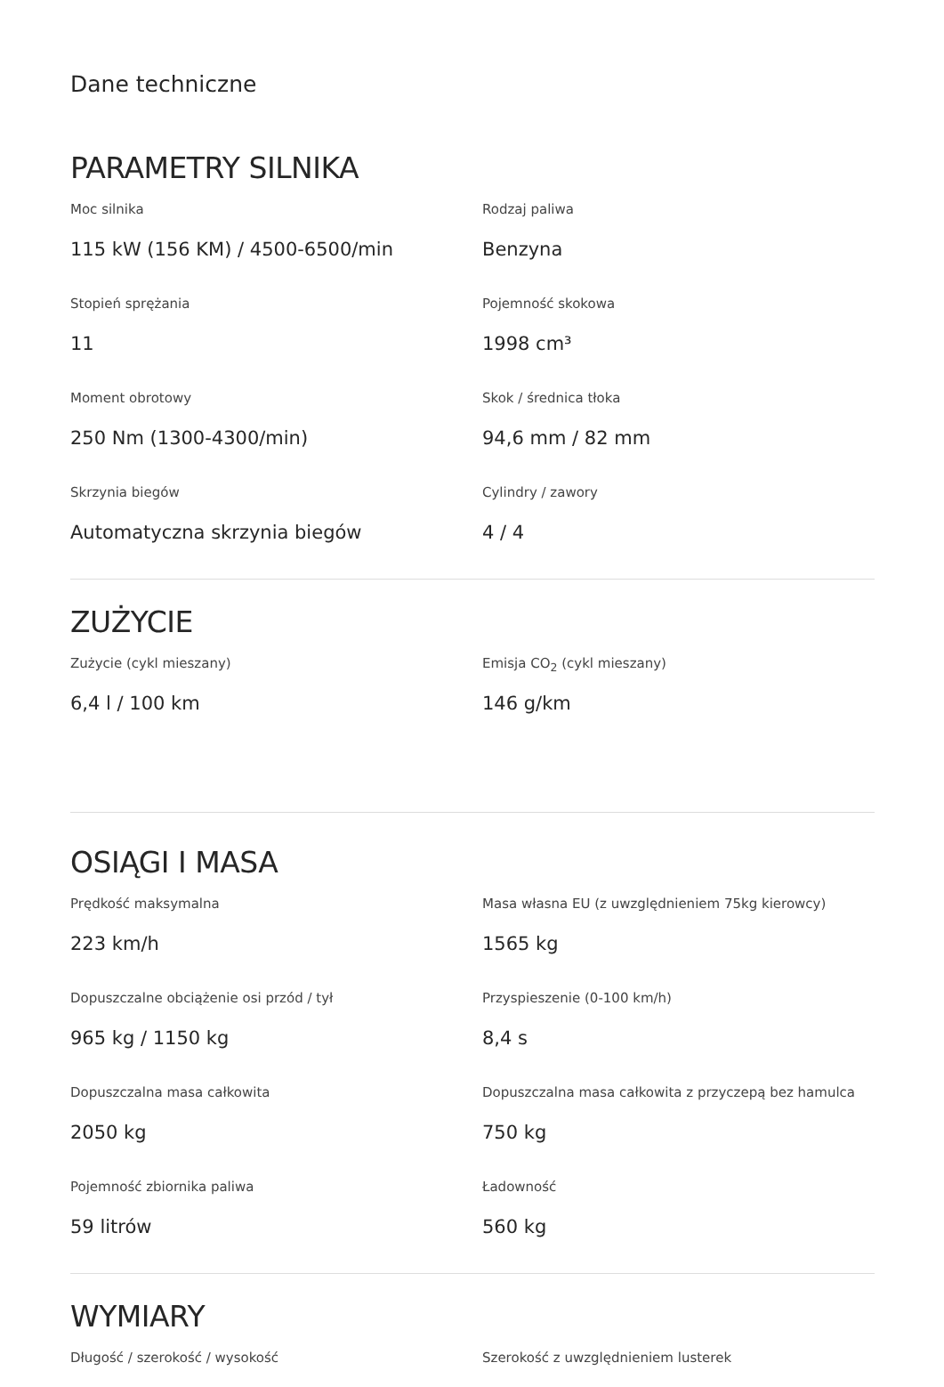Dane techniczne
PARAMETRY SILNIKA
Moc silnika
115 kW (156 KM) / 4500-6500/min
Rodzaj paliwa
Benzyna
Stopień sprężania
11
Pojemność skokowa
1998 cm³
Moment obrotowy
250 Nm (1300-4300/min)
Skok / średnica tłoka
94,6 mm / 82 mm
Skrzynia biegów
Automatyczna skrzynia biegów
Cylindry / zawory
4 / 4
ZUŻYCIE
Zużycie (cykl mieszany)
6,4 l / 100 km
Emisja CO<sub>2</sub> (cykl mieszany)
146 g/km
OSIĄGI I MASA
Prędkość maksymalna
223 km/h
Masa własna EU (z uwzględnieniem 75kg kierowcy)
1565 kg
Dopuszczalne obciążenie osi przód / tył
965 kg / 1150 kg
Przyspieszenie (0-100 km/h)
8,4 s
Dopuszczalna masa całkowita
2050 kg
Dopuszczalna masa całkowita z przyczepą bez hamulca
750 kg
Pojemność zbiornika paliwa
59 litrów
Ładowność
560 kg
WYMIARY
Długość / szerokość / wysokość
Szerokość z uwzględnieniem lusterek